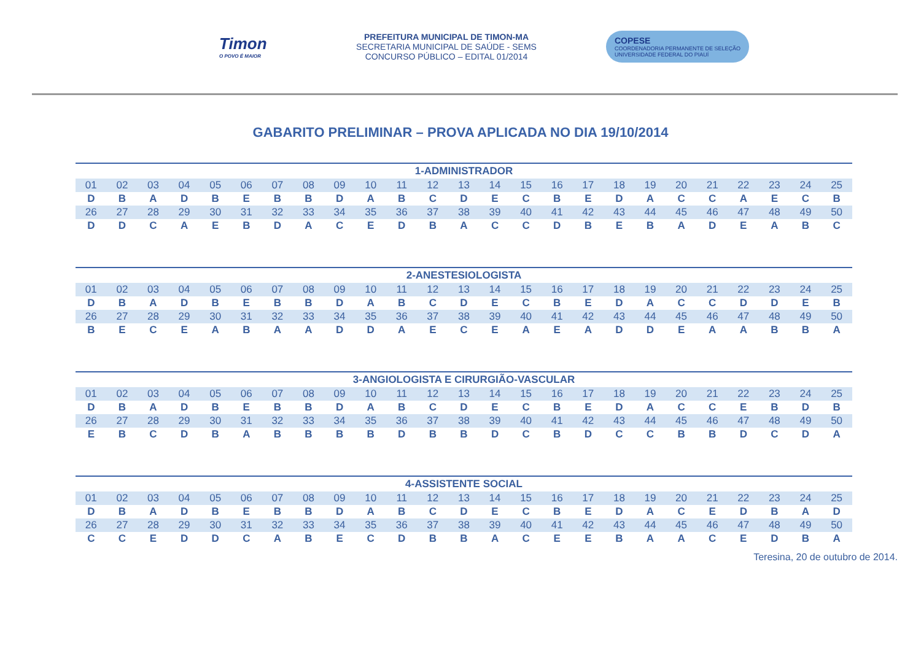Timon
O POVO É MAIOR
PREFEITURA MUNICIPAL DE TIMON-MA
SECRETARIA MUNICIPAL DE SAÚDE - SEMS
CONCURSO PÚBLICO – EDITAL 01/2014
COPESE
COORDENADORIA PERMANENTE DE SELEÇÃO
UNIVERSIDADE FEDERAL DO PIAUÍ
GABARITO PRELIMINAR – PROVA APLICADA NO DIA 19/10/2014
| 1-ADMINISTRADOR | | | | | | | | | | | | | | | | | | | | | | | | |
| --- | --- | --- | --- | --- | --- | --- | --- | --- | --- | --- | --- | --- | --- | --- | --- | --- | --- | --- | --- | --- | --- | --- | --- | --- |
| 01 | 02 | 03 | 04 | 05 | 06 | 07 | 08 | 09 | 10 | 11 | 12 | 13 | 14 | 15 | 16 | 17 | 18 | 19 | 20 | 21 | 22 | 23 | 24 | 25 |
| D | B | A | D | B | E | B | B | D | A | B | C | D | E | C | B | E | D | A | C | C | A | E | C | B |
| 26 | 27 | 28 | 29 | 30 | 31 | 32 | 33 | 34 | 35 | 36 | 37 | 38 | 39 | 40 | 41 | 42 | 43 | 44 | 45 | 46 | 47 | 48 | 49 | 50 |
| D | D | C | A | E | B | D | A | C | E | D | B | A | C | C | D | B | E | B | A | D | E | A | B | C |
| 2-ANESTESIOLOGISTA | | | | | | | | | | | | | | | | | | | | | | | | |
| --- | --- | --- | --- | --- | --- | --- | --- | --- | --- | --- | --- | --- | --- | --- | --- | --- | --- | --- | --- | --- | --- | --- | --- | --- |
| 01 | 02 | 03 | 04 | 05 | 06 | 07 | 08 | 09 | 10 | 11 | 12 | 13 | 14 | 15 | 16 | 17 | 18 | 19 | 20 | 21 | 22 | 23 | 24 | 25 |
| D | B | A | D | B | E | B | B | D | A | B | C | D | E | C | B | E | D | A | C | C | D | D | E | B |
| 26 | 27 | 28 | 29 | 30 | 31 | 32 | 33 | 34 | 35 | 36 | 37 | 38 | 39 | 40 | 41 | 42 | 43 | 44 | 45 | 46 | 47 | 48 | 49 | 50 |
| B | E | C | E | A | B | A | A | D | D | A | E | C | E | A | E | A | D | D | E | A | A | B | B | A |
| 3-ANGIOLOGISTA E CIRURGIÃO-VASCULAR | | | | | | | | | | | | | | | | | | | | | | | | |
| --- | --- | --- | --- | --- | --- | --- | --- | --- | --- | --- | --- | --- | --- | --- | --- | --- | --- | --- | --- | --- | --- | --- | --- | --- |
| 01 | 02 | 03 | 04 | 05 | 06 | 07 | 08 | 09 | 10 | 11 | 12 | 13 | 14 | 15 | 16 | 17 | 18 | 19 | 20 | 21 | 22 | 23 | 24 | 25 |
| D | B | A | D | B | E | B | B | D | A | B | C | D | E | C | B | E | D | A | C | C | E | B | D | B |
| 26 | 27 | 28 | 29 | 30 | 31 | 32 | 33 | 34 | 35 | 36 | 37 | 38 | 39 | 40 | 41 | 42 | 43 | 44 | 45 | 46 | 47 | 48 | 49 | 50 |
| E | B | C | D | B | A | B | B | B | B | D | B | B | D | C | B | D | C | C | B | B | D | C | D | A |
| 4-ASSISTENTE SOCIAL | | | | | | | | | | | | | | | | | | | | | | | | |
| --- | --- | --- | --- | --- | --- | --- | --- | --- | --- | --- | --- | --- | --- | --- | --- | --- | --- | --- | --- | --- | --- | --- | --- | --- |
| 01 | 02 | 03 | 04 | 05 | 06 | 07 | 08 | 09 | 10 | 11 | 12 | 13 | 14 | 15 | 16 | 17 | 18 | 19 | 20 | 21 | 22 | 23 | 24 | 25 |
| D | B | A | D | B | E | B | B | D | A | B | C | D | E | C | B | E | D | A | C | E | D | B | A | D |
| 26 | 27 | 28 | 29 | 30 | 31 | 32 | 33 | 34 | 35 | 36 | 37 | 38 | 39 | 40 | 41 | 42 | 43 | 44 | 45 | 46 | 47 | 48 | 49 | 50 |
| C | C | E | D | D | C | A | B | E | C | D | B | B | A | C | E | E | B | A | A | C | E | D | B | A |
Teresina, 20 de outubro de 2014.